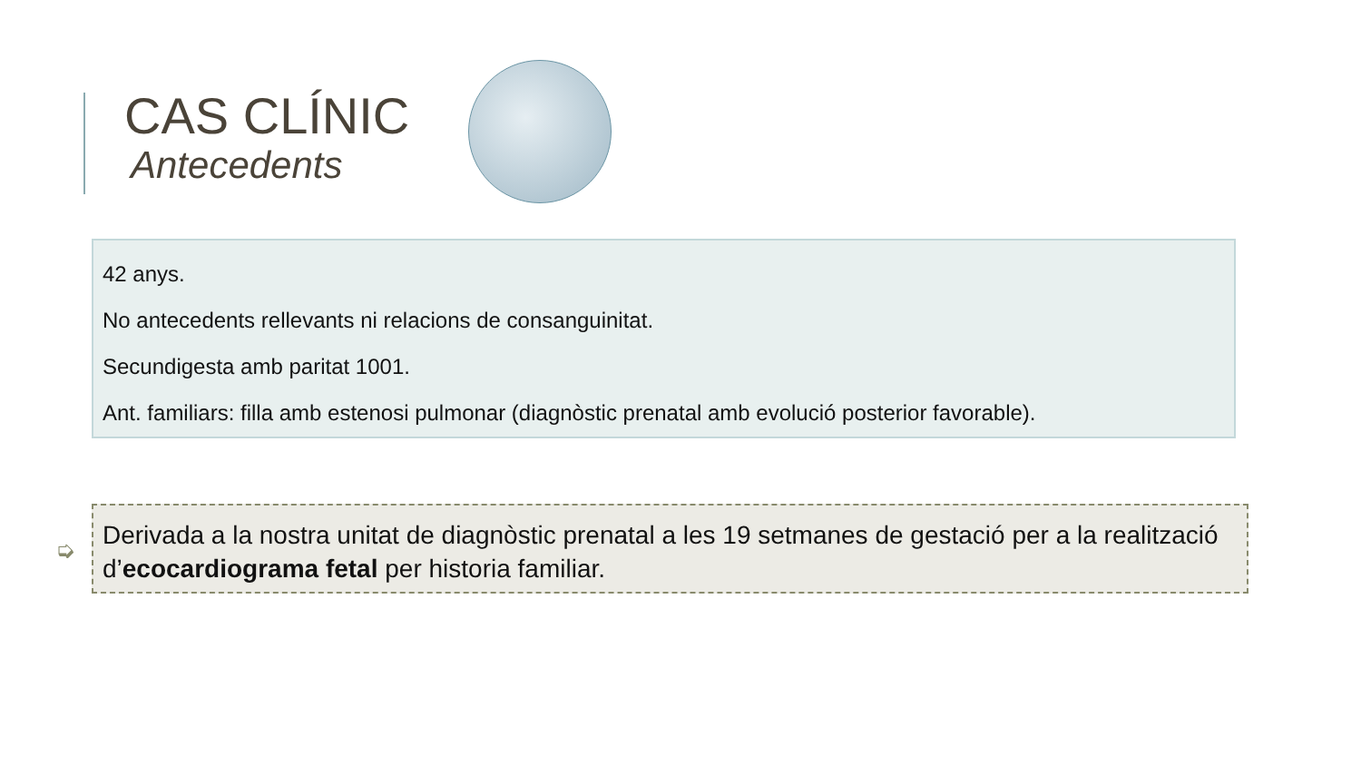CAS CLÍNIC
Antecedents
42 anys.
No antecedents rellevants ni relacions de consanguinitat.
Secundigesta amb paritat 1001.
Ant. familiars: filla amb estenosi pulmonar (diagnòstic prenatal amb evolució posterior favorable).
➭
Derivada a la nostra unitat de diagnòstic prenatal a les 19 setmanes de gestació per a la realització d’ecocardiograma fetal per historia familiar.